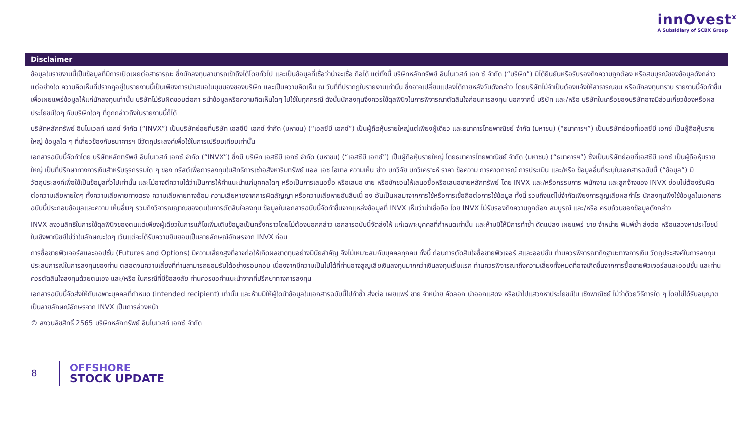innOvest<sup>x</sup>
A Subsidiary of SCBX Group
Disclaimer
ข้อมูลในรายงานนี้เป็นข้อมูลที่มีการเปิดเผยต่อสาธารณะ ซึ่งนักลงทุนสามารถเข้าถึงได้โดยทั่วไป และเป็นข้อมูลที่เชื่อว่าน่าจะเชื่อ ถือได้ แต่ทั้งนี้ บริษัทหลักทรัพย์ อินโนเวสท์ เอก ซ์ จำกัด (“บริษัท”) มิได้ยืนยันหรือรับรองถึงความถูกต้อง หรือสมบูรณ์ของข้อมูลดังกล่าวแต่อย่างใด ความคิดเห็นที่ปรากฏอยู่ในรายงานนี้เป็นเพียงการนำเสนอในมุมมองของบริษัท และเป็นความคิดเห็น ณ วันที่ที่ปรากฏในรายงานเท่านั้น ซึ่งอาจเปลี่ยนแปลงได้ภายหลังวันดังกล่าว โดยบริษัทไม่จำเป็นต้องแจ้งให้สาธารณชน หรือนักลงทุนทราบ รายงานนี้จัดทำขึ้นเพื่อเผยแพร่ข้อมูลให้แก่นักลงทุนเท่านั้น บริษัทไม่รับผิดชอบต่อกา รนำข้อมูลหรือความคิดเห็นใดๆ ไปใช้ในทุกกรณี ดังนั้นนักลงทุนจึงควรใช้ดุลพินิจในการพิจารณาตัดสินใจก่อนการลงทุน นอกจากนี้ บริษัท และ/หรือ บริษัทในเครือของบริษัทอาจมีส่วนเกี่ยวข้องหรือผลประโยชน์ใดๆ กับบริษัทใดๆ ที่ถูกกล่าวถึงในรายงานนี้ก็ได้
บริษัทหลักทรัพย์ อินโนเวสท์ เอกซ์ จำกัด (“INVX”) เป็นบริษัทย่อยที่บริษัท เอสซีบี เอกซ์ จำกัด (มหาชน) (“เอสซีบี เอกซ์”) เป็นผู้ถือหุ้นรายใหญ่แต่เพียงผู้เดียว และธนาคารไทยพาณิชย์ จำกัด (มหาชน) (“ธนาคารฯ”) เป็นบริษัทย่อยที่เอสซีบี เอกซ์ เป็นผู้ถือหุ้นรายใหญ่ ข้อมูลใด ๆ ที่เกี่ยวข้องกับธนาคารฯ มีวัตถุประสงค์เพื่อใช้ในการเปรียบเทียบเท่านั้น
เอกสารฉบับนี้จัดทำโดย บริษัทหลักทรัพย์ อินโนเวสท์ เอกซ์ จำกัด (“INVX”) ซึ่งมี บริษัท เอสซีบี เอกซ์ จำกัด (มหาชน) (“เอสซีบี เอกซ์”) เป็นผู้ถือหุ้นรายใหญ่ โดยธนาคารไทยพาณิชย์ จำกัด (มหาชน) (“ธนาคารฯ”) ซึ่งเป็นบริษัทย่อยที่เอสซีบี เอกซ์ เป็นผู้ถือหุ้นรายใหญ่ เป็นที่ปรึกษาทางการเงินสำหรับธุรกรรมใด ๆ ของ ทรัสต์เพื่อการลงทุนในสิทธิการเช่าอสังหาริมทรัพย์ แอล เอช โฮเทล ความเห็น ข่าว บทวิจัย บทวิเคราะห์ ราคา ข้อความ การคาดการณ์ การประเมิน และ/หรือ ข้อมูลอื่นที่ระบุในเอกสารฉบับนี้ (“ข้อมูล”) มีวัตถุประสงค์เพื่อใช้เป็นข้อมูลทั่วไปเท่านั้น และไม่อาจตีความได้ว่าเป็นการให้คำแนะนำแก่บุคคลใดๆ หรือเป็นการเสนอซื้อ หรือเสนอ ขาย หรือชักชวนให้เสนอซื้อหรือเสนอขายหลักทรัพย์ โดย INVX และ/หรือกรรมการ พนักงาน และลูกจ้างของ INVX ย่อมไม่ต้องรับผิดต่อความเสียหายใดๆ ทั้งความเสียหายทางตรง ความเสียหายทางอ้อม ความเสียหายจากการผิดสัญญา หรือความเสียหายอันสืบเนื่ อง อันเป็นผลมาจากการใช้หรือการเชื่อถือต่อการใช้ข้อมูล ทั้งนี้ รวมถึงแต่ไม่จำกัดเพียงการสูญเสียผลกำไร นักลงทุนพึงใช้ข้อมูลในเอกสารฉบับนี้ประกอบข้อมูลและความ เห็นอื่นๆ รวมถึงวิจารณญาณของตนในการตัดสินใจลงทุน ข้อมูลในเอกสารฉบับนี้จัดทำขึ้นจากแหล่งข้อมูลที่ INVX เห็นว่าน่าเชื่อถือ โดย INVX ไม่รับรองถึงความถูกต้อง สมบูรณ์ และ/หรือ ครบถ้วนของข้อมูลดังกล่าว
INVX สงวนสิทธิในการใช้ดุลพินิจของตนแต่เพียงผู้เดียวในการแก้ไขเพิ่มเติมข้อมูลเป็นครั้งคราวโดยไม่ต้องบอกกล่าว เอกสารฉบับนี้จัดส่งให้ แก่เฉพาะบุคคลที่กำหนดเท่านั้น และห้ามมิให้มีการทำซ้ำ ดัดแปลง เผยแพร่ ขาย จำหน่าย พิมพ์ซ้ำ ส่งต่อ หรือแสวงหาประโยชน์ในเชิงพาณิชย์ไม่ว่าในลักษณะใดๆ เว้นแต่จะได้รับความยินยอมเป็นลายลักษณ์อักษรจาก INVX ก่อน
การซื้อขายฟิวเจอร์สและออปชั่น (Futures and Options) มีความเสี่ยงสูงที่อาจก่อให้เกิดผลขาดทุนอย่างมีนัยสำคัญ จึงไม่เหมาะสมกับบุคคลทุกคน ทั้งนี้ ก่อนการตัดสินใจซื้อขายฟิวเจอร์ สและออปชั่น ท่านควรพิจารณาถึงฐานะทางการเงิน วัตถุประสงค์ในการลงทุน ประสบการณ์ในการลงทุนของท่าน ตลอดจนความเสี่ยงที่ท่านสามารถยอมรับได้อย่างรอบคอบ เนื่องจากมีความเป็นไปได้ที่ท่านอาจสูญเสียเงินลงทุนมากกว่าเงินลงทุนเริ่มแรก ท่านควรพิจารณาถึงความเสี่ยงทั้งหมดที่อาจเกิดขึ้นจากการซื้อขายฟิวเจอร์สและออปชั่น และท่านควรตัดสินใจลงทุนด้วยตนเอง และ/หรือ ในกรณีที่มีข้อสงสัย ท่านควรขอคำแนะนำจากที่ปรึกษาทางการลงทุน
เอกสารฉบับนี้จัดส่งให้กับเฉพาะบุคคลที่กำหนด (intended recipient) เท่านั้น และห้ามมิให้ผู้ใดนำข้อมูลในเอกสารฉบับนี้ไปทำซ้ำ ส่งต่อ เผยแพร่ ขาย จำหน่าย คัดลอก นำออกแสดง หรือนำไปแสวงหาประโยชน์ใน เชิงพาณิชย์ ไม่ว่าด้วยวิธีการใด ๆ โดยไม่ได้รับอนุญาตเป็นลายลักษณ์อักษรจาก INVX เป็นการล่วงหน้า
© สงวนลิขสิทธิ์ 2565 บริษัทหลักทรัพย์ อินโนเวสท์ เอกซ์ จำกัด
8
OFFSHORE
STOCK UPDATE